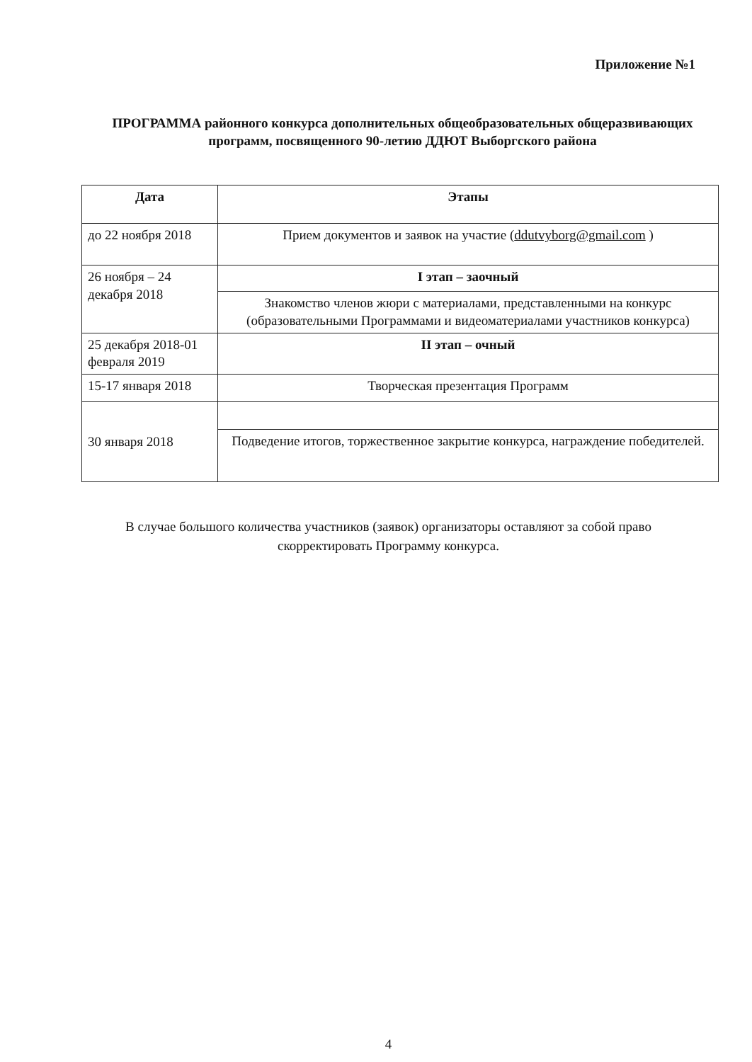Приложение №1
ПРОГРАММА районного конкурса дополнительных общеобразовательных общеразвивающих программ, посвященного 90-летию ДДЮТ Выборгского района
| Дата | Этапы |
| --- | --- |
| до 22 ноября 2018 | Прием документов и заявок на участие ( ddutvyborg@gmail.com ) |
| 26 ноября – 24 декабря 2018 | I этап – заочный |
| | Знакомство членов жюри с материалами, представленными на конкурс (образовательными Программами и видеоматериалами участников конкурса) |
| 25 декабря 2018-01 февраля 2019 | II этап – очный |
| 15-17 января 2018 | Творческая презентация Программ |
| 30 января 2018 | |
| | Подведение итогов, торжественное закрытие конкурса, награждение победителей. |
В случае большого количества участников (заявок) организаторы оставляют за собой право скорректировать Программу конкурса.
4